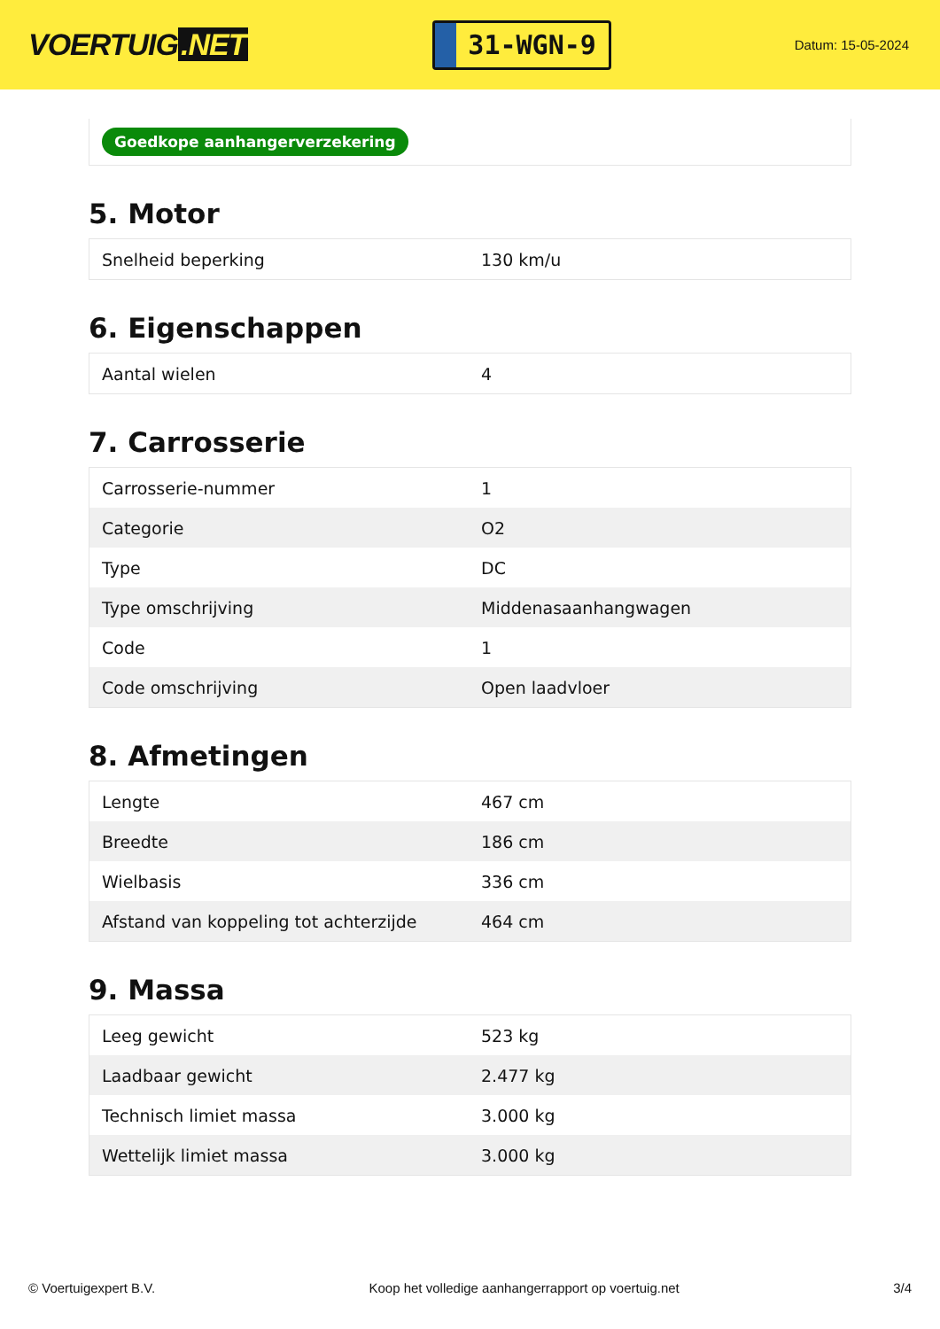VOERTUIG.NET
31-WGN-9
Datum: 15-05-2024
Goedkope aanhangerverzekering
5. Motor
| Snelheid beperking | 130 km/u |
6. Eigenschappen
| Aantal wielen | 4 |
7. Carrosserie
| Carrosserie-nummer | 1 |
| Categorie | O2 |
| Type | DC |
| Type omschrijving | Middenasaanhangwagen |
| Code | 1 |
| Code omschrijving | Open laadvloer |
8. Afmetingen
| Lengte | 467 cm |
| Breedte | 186 cm |
| Wielbasis | 336 cm |
| Afstand van koppeling tot achterzijde | 464 cm |
9. Massa
| Leeg gewicht | 523 kg |
| Laadbaar gewicht | 2.477 kg |
| Technisch limiet massa | 3.000 kg |
| Wettelijk limiet massa | 3.000 kg |
© Voertuigexpert B.V. Koop het volledige aanhangerrapport op voertuig.net 3/4